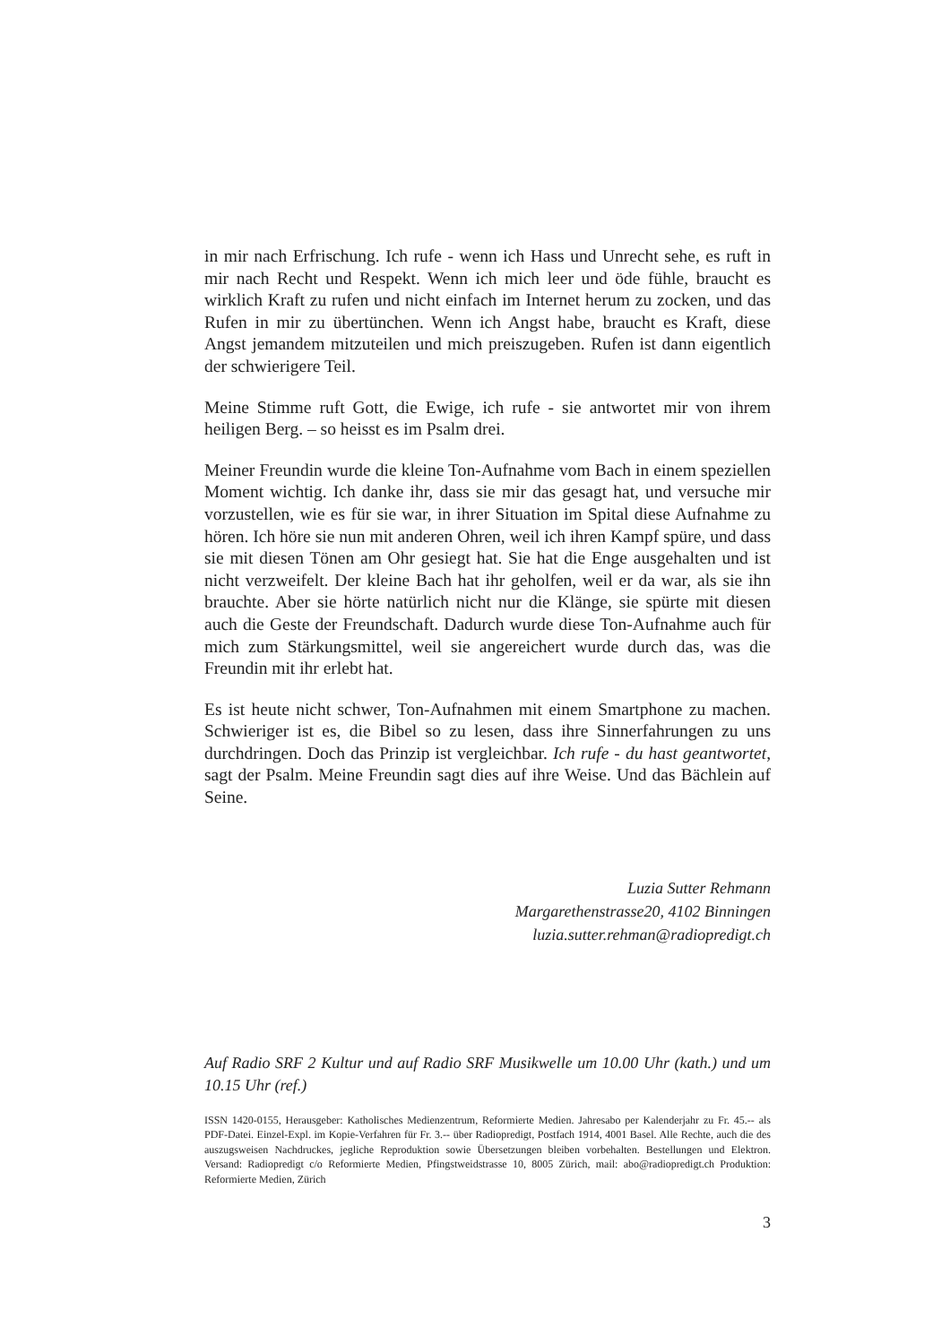in mir nach Erfrischung. Ich rufe - wenn ich Hass und Unrecht sehe, es ruft in mir nach Recht und Respekt. Wenn ich mich leer und öde fühle, braucht es wirklich Kraft zu rufen und nicht einfach im Internet herum zu zocken, und das Rufen in mir zu übertünchen. Wenn ich Angst habe, braucht es Kraft, diese Angst jemandem mitzuteilen und mich preiszugeben. Rufen ist dann eigentlich der schwierigere Teil.
Meine Stimme ruft Gott, die Ewige, ich rufe - sie antwortet mir von ihrem heiligen Berg. – so heisst es im Psalm drei.
Meiner Freundin wurde die kleine Ton-Aufnahme vom Bach in einem speziellen Moment wichtig. Ich danke ihr, dass sie mir das gesagt hat, und versuche mir vorzustellen, wie es für sie war, in ihrer Situation im Spital diese Aufnahme zu hören. Ich höre sie nun mit anderen Ohren, weil ich ihren Kampf spüre, und dass sie mit diesen Tönen am Ohr gesiegt hat. Sie hat die Enge ausgehalten und ist nicht verzweifelt. Der kleine Bach hat ihr geholfen, weil er da war, als sie ihn brauchte. Aber sie hörte natürlich nicht nur die Klänge, sie spürte mit diesen auch die Geste der Freundschaft. Dadurch wurde diese Ton-Aufnahme auch für mich zum Stärkungsmittel, weil sie angereichert wurde durch das, was die Freundin mit ihr erlebt hat.
Es ist heute nicht schwer, Ton-Aufnahmen mit einem Smartphone zu machen. Schwieriger ist es, die Bibel so zu lesen, dass ihre Sinnerfahrungen zu uns durchdringen. Doch das Prinzip ist vergleichbar. Ich rufe - du hast geantwortet, sagt der Psalm. Meine Freundin sagt dies auf ihre Weise. Und das Bächlein auf Seine.
Luzia Sutter Rehmann
Margarethenstrasse20, 4102 Binningen
luzia.sutter.rehman@radiopredigt.ch
Auf Radio SRF 2 Kultur und auf Radio SRF Musikwelle um 10.00 Uhr (kath.) und um 10.15 Uhr (ref.)
ISSN 1420-0155, Herausgeber: Katholisches Medienzentrum, Reformierte Medien. Jahresabo per Kalenderjahr zu Fr. 45.-- als PDF-Datei. Einzel-Expl. im Kopie-Verfahren für Fr. 3.-- über Radiopredigt, Postfach 1914, 4001 Basel. Alle Rechte, auch die des auszugsweisen Nachdruckes, jegliche Reproduktion sowie Übersetzungen bleiben vorbehalten. Bestellungen und Elektron. Versand: Radiopredigt c/o Reformierte Medien, Pfingstweidstrasse 10, 8005 Zürich, mail: abo@radiopredigt.ch Produktion: Reformierte Medien, Zürich
3